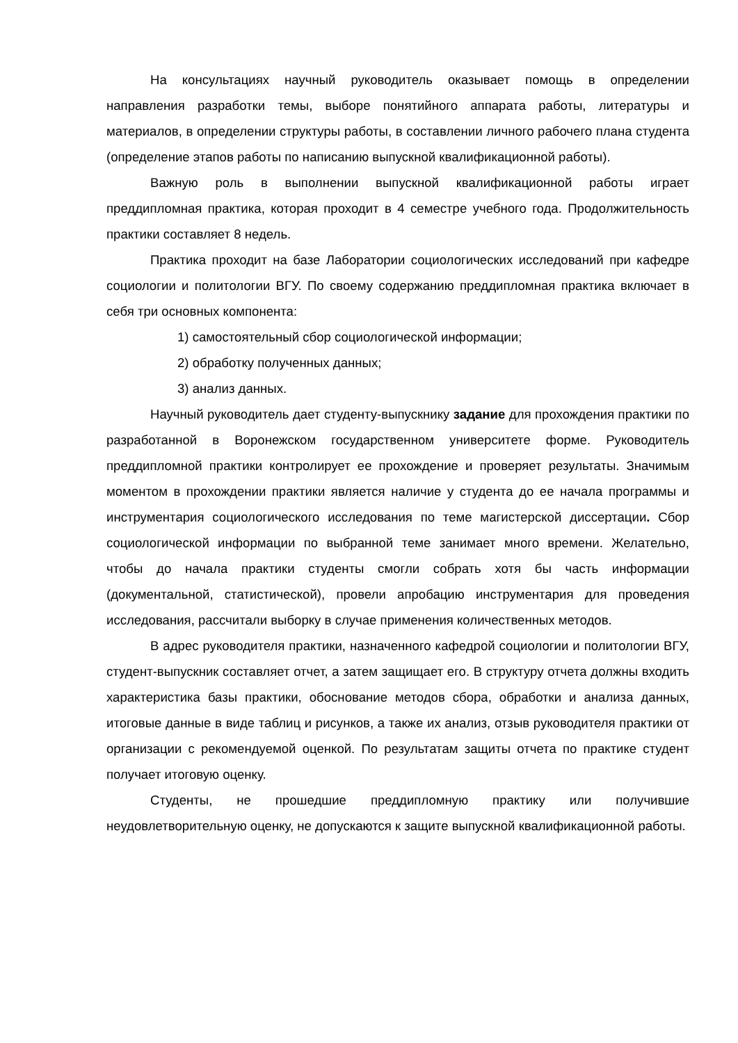На консультациях научный руководитель оказывает помощь в определении направления разработки темы, выборе понятийного аппарата работы, литературы и материалов, в определении структуры работы, в составлении личного рабочего плана студента (определение этапов работы по написанию выпускной квалификационной работы).
Важную роль в выполнении выпускной квалификационной работы играет преддипломная практика, которая проходит в 4 семестре учебного года. Продолжительность практики составляет 8 недель.
Практика проходит на базе Лаборатории социологических исследований при кафедре социологии и политологии ВГУ. По своему содержанию преддипломная практика включает в себя три основных компонента:
1) самостоятельный сбор социологической информации;
2) обработку полученных данных;
3) анализ данных.
Научный руководитель дает студенту-выпускнику задание для прохождения практики по разработанной в Воронежском государственном университете форме. Руководитель преддипломной практики контролирует ее прохождение и проверяет результаты. Значимым моментом в прохождении практики является наличие у студента до ее начала программы и инструментария социологического исследования по теме магистерской диссертации. Сбор социологической информации по выбранной теме занимает много времени. Желательно, чтобы до начала практики студенты смогли собрать хотя бы часть информации (документальной, статистической), провели апробацию инструментария для проведения исследования, рассчитали выборку в случае применения количественных методов.
В адрес руководителя практики, назначенного кафедрой социологии и политологии ВГУ, студент-выпускник составляет отчет, а затем защищает его. В структуру отчета должны входить характеристика базы практики, обоснование методов сбора, обработки и анализа данных, итоговые данные в виде таблиц и рисунков, а также их анализ, отзыв руководителя практики от организации с рекомендуемой оценкой. По результатам защиты отчета по практике студент получает итоговую оценку.
Студенты, не прошедшие преддипломную практику или получившие неудовлетворительную оценку, не допускаются к защите выпускной квалификационной работы.